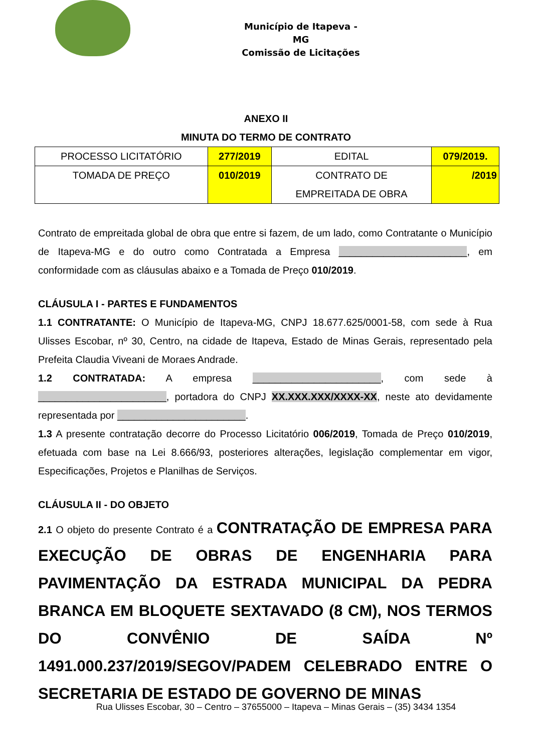Município de Itapeva - MG
Comissão de Licitações
ANEXO II
MINUTA DO TERMO DE CONTRATO
| PROCESSO LICITATÓRIO | 277/2019 | EDITAL | 079/2019. |
| TOMADA DE PREÇO | 010/2019 | CONTRATO DE EMPREITADA DE OBRA | /2019 |
Contrato de empreitada global de obra que entre si fazem, de um lado, como Contratante o Município de Itapeva-MG e do outro como Contratada a Empresa _______________________, em conformidade com as cláusulas abaixo e a Tomada de Preço 010/2019.
CLÁUSULA I - PARTES E FUNDAMENTOS
1.1 CONTRATANTE: O Município de Itapeva-MG, CNPJ 18.677.625/0001-58, com sede à Rua Ulisses Escobar, nº 30, Centro, na cidade de Itapeva, Estado de Minas Gerais, representado pela Prefeita Claudia Viveani de Moraes Andrade.
1.2 CONTRATADA: A empresa _______________________, com sede à _______________________, portadora do CNPJ XX.XXX.XXX/XXXX-XX, neste ato devidamente representada por _______________________.
1.3 A presente contratação decorre do Processo Licitatório 006/2019, Tomada de Preço 010/2019, efetuada com base na Lei 8.666/93, posteriores alterações, legislação complementar em vigor, Especificações, Projetos e Planilhas de Serviços.
CLÁUSULA II - DO OBJETO
2.1 O objeto do presente Contrato é a CONTRATAÇÃO DE EMPRESA PARA EXECUÇÃO DE OBRAS DE ENGENHARIA PARA PAVIMENTAÇÃO DA ESTRADA MUNICIPAL DA PEDRA BRANCA EM BLOQUETE SEXTAVADO (8 CM), NOS TERMOS DO CONVÊNIO DE SAÍDA Nº 1491.000.237/2019/SEGOV/PADEM CELEBRADO ENTRE O SECRETARIA DE ESTADO DE GOVERNO DE MINAS
Rua Ulisses Escobar, 30 – Centro – 37655000 – Itapeva – Minas Gerais – (35) 3434 1354